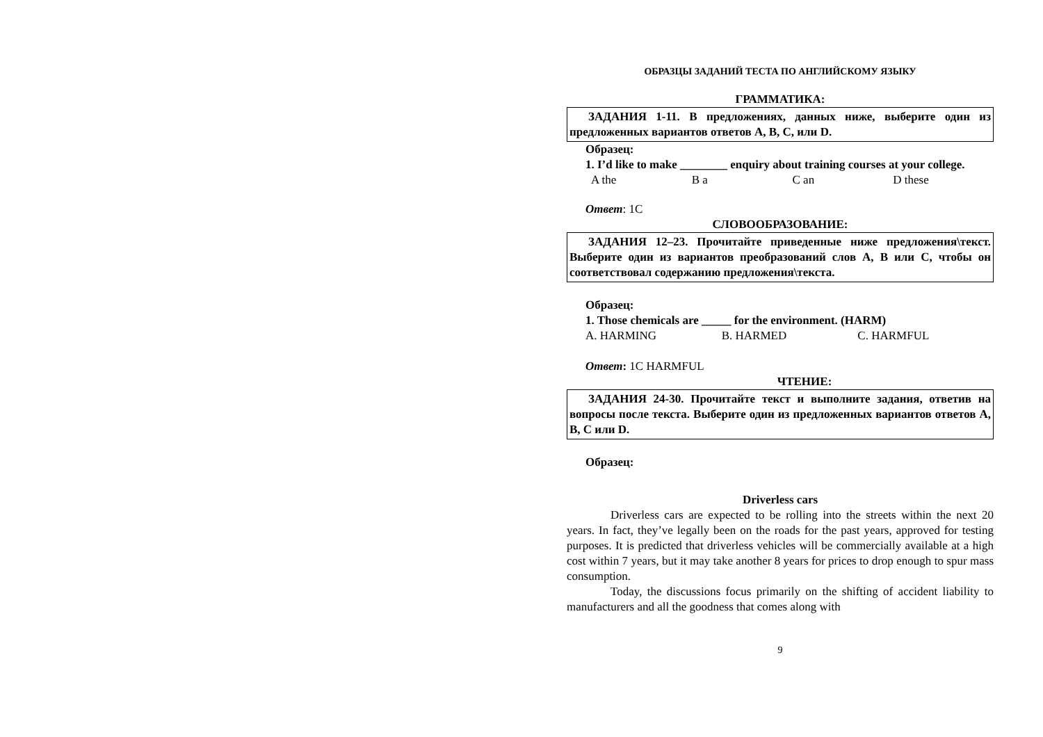ОБРАЗЦЫ ЗАДАНИЙ ТЕСТА ПО АНГЛИЙСКОМУ ЯЗЫКУ
ГРАММАТИКА:
ЗАДАНИЯ 1-11. В предложениях, данных ниже, выберите один из предложенных вариантов ответов A, B, C, или D.
Образец:
1. I’d like to make ________ enquiry about training courses at your college.
A the B a C an D these
Ответ: 1C
СЛОВООБРАЗОВАНИЕ:
ЗАДАНИЯ 12–23. Прочитайте приведенные ниже предложения\текст. Выберите один из вариантов преобразований слов A, B или C, чтобы он соответствовал содержанию предложения\текста.
Образец:
1. Those chemicals are _____ for the environment. (HARM)
A. HARMING B. HARMED C. HARMFUL
Ответ: 1C HARMFUL
ЧТЕНИЕ:
ЗАДАНИЯ 24-30. Прочитайте текст и выполните задания, ответив на вопросы после текста. Выберите один из предложенных вариантов ответов A, B, C или D.
Образец:
Driverless cars
Driverless cars are expected to be rolling into the streets within the next 20 years. In fact, they’ve legally been on the roads for the past years, approved for testing purposes. It is predicted that driverless vehicles will be commercially available at a high cost within 7 years, but it may take another 8 years for prices to drop enough to spur mass consumption.
Today, the discussions focus primarily on the shifting of accident liability to manufacturers and all the goodness that comes along with
9